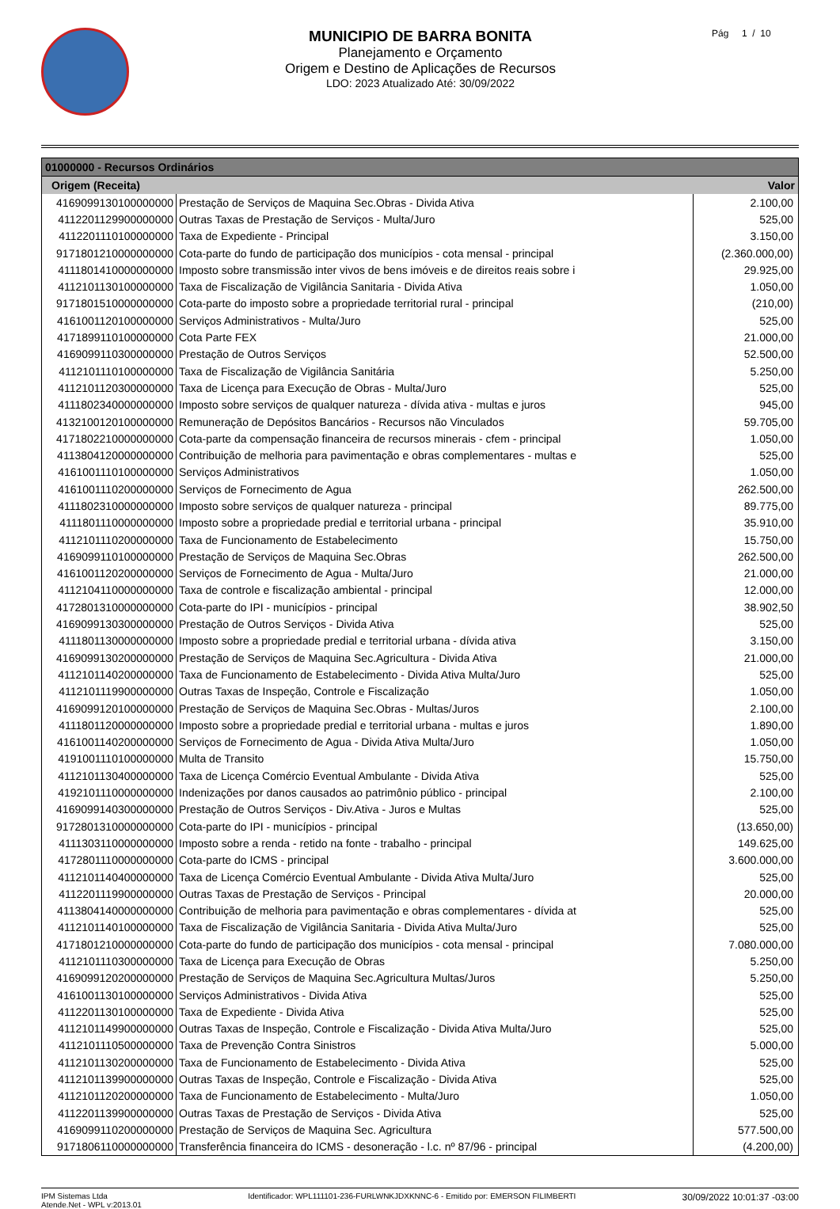MUNICIPIO DE BARRA BONITA
Planejamento e Orçamento
Origem e Destino de Aplicações de Recursos
LDO: 2023 Atualizado Até: 30/09/2022
Pág 1 / 10
| 01000000 - Recursos Ordinários | | |
| --- | --- | --- |
| Origem (Receita) | | Valor |
| 4169099130100000000 | Prestação de Serviços de Maquina Sec.Obras - Divida Ativa | 2.100,00 |
| 4112201129900000000 | Outras Taxas de Prestação de Serviços - Multa/Juro | 525,00 |
| 4112201110100000000 | Taxa de Expediente - Principal | 3.150,00 |
| 9171801210000000000 | Cota-parte do fundo de participação dos municípios - cota mensal - principal | (2.360.000,00) |
| 4111801410000000000 | Imposto sobre transmissão inter vivos de bens imóveis e de direitos reais sobre i | 29.925,00 |
| 4112101130100000000 | Taxa de Fiscalização de Vigilância Sanitaria - Divida Ativa | 1.050,00 |
| 9171801510000000000 | Cota-parte do imposto sobre a propriedade territorial rural - principal | (210,00) |
| 4161001120100000000 | Serviços Administrativos - Multa/Juro | 525,00 |
| 4171899110100000000 | Cota Parte FEX | 21.000,00 |
| 4169099110300000000 | Prestação de Outros Serviços | 52.500,00 |
| 4112101110100000000 | Taxa de Fiscalização de Vigilância Sanitária | 5.250,00 |
| 4112101120300000000 | Taxa de Licença para Execução de Obras - Multa/Juro | 525,00 |
| 4111802340000000000 | Imposto sobre serviços de qualquer natureza - dívida ativa - multas e juros | 945,00 |
| 4132100120100000000 | Remuneração de Depósitos Bancários - Recursos não Vinculados | 59.705,00 |
| 4171802210000000000 | Cota-parte da compensação financeira de recursos minerais - cfem - principal | 1.050,00 |
| 4113804120000000000 | Contribuição de melhoria para pavimentação e obras complementares - multas e | 525,00 |
| 4161001110100000000 | Serviços Administrativos | 1.050,00 |
| 4161001110200000000 | Serviços de Fornecimento de Agua | 262.500,00 |
| 4111802310000000000 | Imposto sobre serviços de qualquer natureza - principal | 89.775,00 |
| 4111801110000000000 | Imposto sobre a propriedade predial e territorial urbana - principal | 35.910,00 |
| 4112101110200000000 | Taxa de Funcionamento de Estabelecimento | 15.750,00 |
| 4169099110100000000 | Prestação de Serviços de Maquina Sec.Obras | 262.500,00 |
| 4161001120200000000 | Serviços de Fornecimento de Agua - Multa/Juro | 21.000,00 |
| 4112104110000000000 | Taxa de controle e fiscalização ambiental - principal | 12.000,00 |
| 4172801310000000000 | Cota-parte do IPI - municípios - principal | 38.902,50 |
| 4169099130300000000 | Prestação de Outros Serviços - Divida Ativa | 525,00 |
| 4111801130000000000 | Imposto sobre a propriedade predial e territorial urbana - dívida ativa | 3.150,00 |
| 4169099130200000000 | Prestação de Serviços de Maquina Sec.Agricultura - Divida Ativa | 21.000,00 |
| 4112101140200000000 | Taxa de Funcionamento de Estabelecimento - Divida Ativa Multa/Juro | 525,00 |
| 4112101119900000000 | Outras Taxas de Inspeção, Controle e Fiscalização | 1.050,00 |
| 4169099120100000000 | Prestação de Serviços de Maquina Sec.Obras - Multas/Juros | 2.100,00 |
| 4111801120000000000 | Imposto sobre a propriedade predial e territorial urbana - multas e juros | 1.890,00 |
| 4161001140200000000 | Serviços de Fornecimento de Agua - Divida Ativa Multa/Juro | 1.050,00 |
| 4191001110100000000 | Multa de Transito | 15.750,00 |
| 4112101130400000000 | Taxa de Licença Comércio Eventual Ambulante - Divida Ativa | 525,00 |
| 4192101110000000000 | Indenizações por danos causados ao patrimônio público - principal | 2.100,00 |
| 4169099140300000000 | Prestação de Outros Serviços - Div.Ativa - Juros e Multas | 525,00 |
| 9172801310000000000 | Cota-parte do IPI - municípios - principal | (13.650,00) |
| 4111303110000000000 | Imposto sobre a renda - retido na fonte - trabalho - principal | 149.625,00 |
| 4172801110000000000 | Cota-parte do ICMS - principal | 3.600.000,00 |
| 4112101140400000000 | Taxa de Licença Comércio Eventual Ambulante - Divida Ativa Multa/Juro | 525,00 |
| 4112201119900000000 | Outras Taxas de Prestação de Serviços - Principal | 20.000,00 |
| 4113804140000000000 | Contribuição de melhoria para pavimentação e obras complementares - dívida at | 525,00 |
| 4112101140100000000 | Taxa de Fiscalização de Vigilância Sanitaria - Divida Ativa Multa/Juro | 525,00 |
| 4171801210000000000 | Cota-parte do fundo de participação dos municípios - cota mensal - principal | 7.080.000,00 |
| 4112101110300000000 | Taxa de Licença para Execução de Obras | 5.250,00 |
| 4169099120200000000 | Prestação de Serviços de Maquina Sec.Agricultura Multas/Juros | 5.250,00 |
| 4161001130100000000 | Serviços Administrativos - Divida Ativa | 525,00 |
| 4112201130100000000 | Taxa de Expediente - Divida Ativa | 525,00 |
| 4112101149900000000 | Outras Taxas de Inspeção, Controle e Fiscalização - Divida Ativa Multa/Juro | 525,00 |
| 4112101110500000000 | Taxa de Prevenção Contra Sinistros | 5.000,00 |
| 4112101130200000000 | Taxa de Funcionamento de Estabelecimento - Divida Ativa | 525,00 |
| 4112101139900000000 | Outras Taxas de Inspeção, Controle e Fiscalização - Divida Ativa | 525,00 |
| 4112101120200000000 | Taxa de Funcionamento de Estabelecimento - Multa/Juro | 1.050,00 |
| 4112201139900000000 | Outras Taxas de Prestação de Serviços - Divida Ativa | 525,00 |
| 4169099110200000000 | Prestação de Serviços de Maquina Sec. Agricultura | 577.500,00 |
| 9171806110000000000 | Transferência financeira do ICMS - desoneração - l.c. nº 87/96 - principal | (4.200,00) |
IPM Sistemas Ltda
Atende.Net - WPL v:2013.01
Identificador: WPL111101-236-FURLWNKJDXKNNC-6 - Emitido por: EMERSON FILIMBERTI
30/09/2022 10:01:37 -03:00